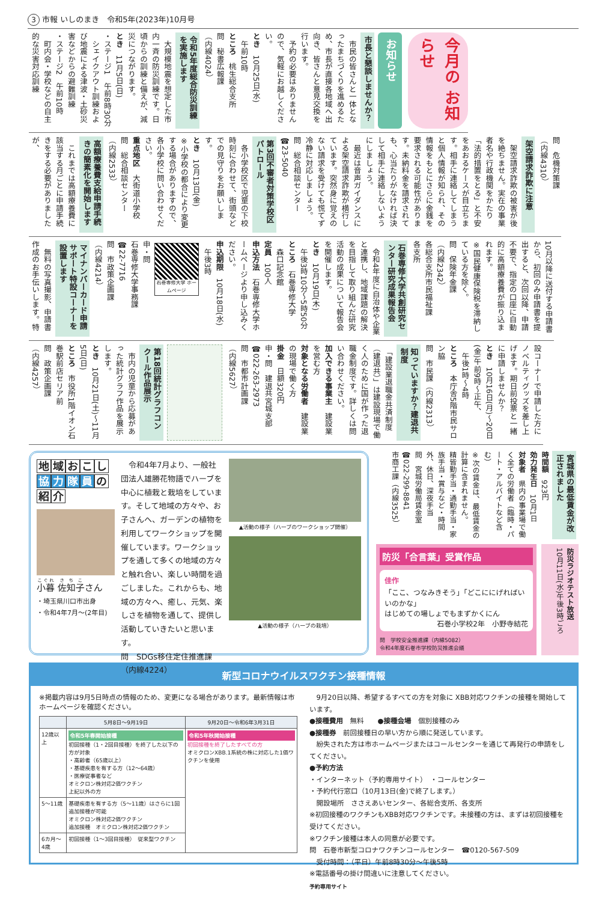3 市報 いしのまき　令和5年(2023年)10月号
今月の お知らせ
お知らせ
市長と懇談しませんか？
　市民の皆さんと一体となったまちづくりを進めるため、市長が直接各地域へ出向き、皆さんと意見交換を行います。
　予約の必要はありませんので、気軽にお越しください。
とき　10月25日(水)
　午前10時
ところ　桃生総合支所
問　秘書広報課
（内線4024）
令和5年度総合防災訓練を実施します
　大規模地震を想定した市内一斉の防災訓練です。日頃からの訓練と備えが、減災につながります。
とき　11月5日(日)
・ステージ1　午前8時30分
　シェイクアウト訓練および地震による津波・土砂災害などからの避難訓練
・ステージ2　午前10時
　町内会・学校などの自主的な災害対応訓練
問　危機対策課
（内線4310）
架空請求詐欺に注意
　架空請求詐欺の被害が後を絶ちません。実在の事業者名や行政機関をかたり「法的措置をとる」と不安をあおるケースが目立ちます。相手に連絡してしまうと個人情報が知られ、その情報をもとにさらに金銭を要求される可能性があります。未納料金を請求されても、心当たりがなければ決して相手に連絡しないようにしましょう。
　最近は音声ガイダンスによる架空請求詐欺が横行しています。突然身に覚えのない請求を受けても慌てず冷静に対応しましょう。
問　総合相談センター
☎23-5040
第3回不審者対策学校区パトロール
　各小学校区で児童の下校時刻に合わせて、街頭などでの見守りをお願いします。
とき　10月13日(金)
※小学校の都合により変更する場合がありますので、各小学校に問い合わせください。
重点地区　大街道小学校
問　総合相談センター
（内線2533）
高額療養費支給申請手続きの簡素化を開始します
　これまでは高額療養費に該当する月ごとに申請手続きをする必要がありましたが、
10月以降に送付する申請書から、初回のみ申請書を提出すると、次回以降、申請不要で、指定の口座に自動的に高額療養費が振り込まれます。
※国民健康保険税を滞納している方を除く。
問　保険年金課
（内線2342）
各総合支所市民福祉課
各支所
石巻専修大学共創研究センター研究成果報告会
　令和4年度に自治体や企業と連携し、地域課題の解決を目指して取り組んだ研究活動の成果について報告会を開催します。
とき　10月19日(木)
　午後3時10分～5時50分
ところ　石巻専修大学
　森口記念館
定員　100人
申込方法　石巻専修大学ホームページより申し込みください。
申込期限　10月18日(水)
　午後3時
石巻専修大学 ホームページ
申・問
石巻専修大学事務課
☎22-7716
問　市政策企画課
（内線4214）
マイナンバーカード申請サポート特設コーナーを設置します
　無料の写真撮影、申請書作成のお手伝いします。特
設コーナーで申請した方にノベルティグッズを差し上げます。期日前投票と一緒に申請しませんか？
とき　10月16日(月)～20日(金)午前9時～正午、
　午後1時～4時
ところ　本庁舎5階市民サロン脇
問　市民課（内線2313）
知っていますか？建退共制度
　「建設業退職金共済制度（建退共）」は建設現場で働く人のために国が作った退職金制度です。詳しくは問い合わせください。
加入できる事業主　建設業を営む方
対象となる労働者　建設業の現場で働く方
掛金　日額320円
申・問　建退共宮城支部
☎022-263-2973
問　市都市計画課
（内線5627）
第18回統計グラフコンクール作品展示
　市内の児童から応募があった統計グラフ作品を展示します。
とき　10月21日(土)～11月5日(日)
ところ　市役所1階イオン石巻駅前店セリア前
問　政策企画課
（内線4257）
地域おこし
協力隊員の
紹介
小暮 佐知子さん
・埼玉県川口市出身
・令和4年7月～(2年目)
　令和4年7月より、一般社団法人雄勝花物語でハーブを中心に植栽と栽培をしています。そして地域の方々や、お子さんへ、ガーデンの植物を利用してワークショップを開催しています。ワークショップを通して多くの地域の方々と触れ合い、楽しい時間を過ごしました。これからも、地域の方々へ、癒し、元気、楽しさを植物を通して、提供し活動していきたいと思います。
問　SDGs移住定住推進課（内線4224）
▲活動の様子（ハーブのワークショップ開催）
▲活動の様子（ハーブの栽培）
宮城県の最低賃金が改正されました
時間額　923円
効力発生日　10月1日
対象者　県内の事業場で働く全ての労働者（臨時・パート・アルバイトなど含む）
※次の賃金は、最低賃金の計算に含まれません。
精皆勤手当・通勤手当・家族手当・賞与など・時間外、休日、深夜手当
問　宮城労働局賃金室
☎022-299-8841
市商工課（内線3525）
防災「合言葉」受賞作品
佳作
「ここ、つなみきそう」「どこににげればいいのかな」
はじめての場しょでもまずかくにん
石巻小学校2年　小野寺結花
問　学校安全推進課（内線5082）
令和4年度石巻市学校防災推進会議
防災ラジオテスト放送
10月11日(水)午後3時ごろ
新型コロナウイルスワクチン接種情報
※掲載内容は9月5日時点の情報のため、変更になる場合があります。最新情報は市ホームページを確認ください。
| | 5月8日～9月19日 | 9月20日～令和6年3月31日 |
| --- | --- | --- |
| 12歳以上 | 令和5年春開始接種 初回接種（1・2回目接種）を終了した以下の方が対象 ・高齢者（65歳以上） ・基礎疾患を有する方（12～64歳） ・医療従事者など オミクロン株対応2価ワクチン 上記以外の方 | 令和5年秋開始接種 初回接種を終了したすべての方 オミクロンXBB.1系統の株に対応した1価ワクチンを使用 |
| 5～11歳 | 基礎疾患を有する方（5～11歳）はさらに1回追加接種が可能 オミクロン株対応2価ワクチン 追加接種 オミクロン株対応2価ワクチン | |
| 6カ月～4歳 | 初回接種（1～3回目接種） 従来型ワクチン | |
　9月20日以降、希望するすべての方を対象に XBB対応ワクチンの接種を開始しています。
●接種費用　無料　　●接種会場　個別接種のみ
●接種券　前回接種日の早い方から順に発送しています。
　紛失された方は市ホームページまたはコールセンターを通じて再発行の申請をしてください。
●予約方法
・インターネット（予約専用サイト）　・コールセンター
・予約代行窓口（10月13日(金)で終了します。）
　開設場所　ささえあいセンター、各総合支所、各支所
※初回接種のワクチンもXBB対応ワクチンです。未接種の方は、まずは初回接種を受けてください。
※ワクチン接種は本人の同意が必要です。
問　石巻市新型コロナワクチンコールセンター　☎0120-567-509
　受付時間：（平日）午前8時30分～午後5時
※電話番号の掛け間違いに注意してください。
予約専用サイト